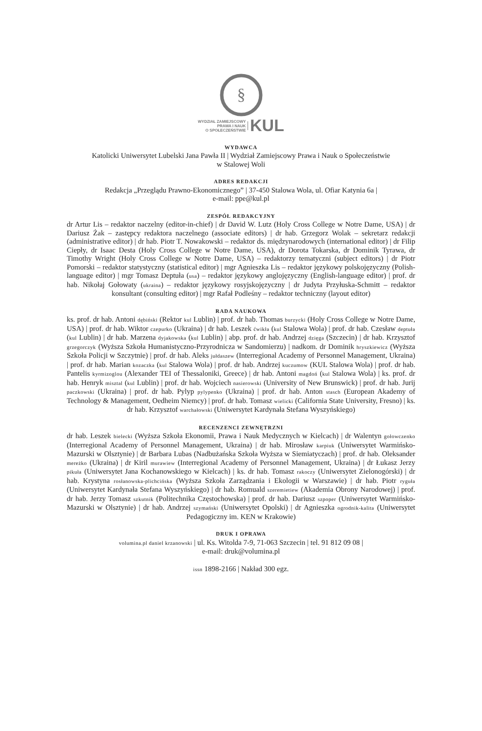§
WYDZIAŁ ZAMIEJSCOWY
PRAWA I NAUK
O SPOŁECZEŃSTWIE KUL
WYDAWCA
Katolicki Uniwersytet Lubelski Jana Pawła II | Wydział Zamiejscowy Prawa i Nauk o Społeczeństwie
w Stalowej Woli
ADRES REDAKCJI
Redakcja „Przeglądu Prawno-Ekonomicznego” | 37-450 Stalowa Wola, ul. Ofiar Katynia 6a |
e-mail: ppe@kul.pl
ZESPÓŁ REDAKCYJNY
dr Artur Lis – redaktor naczelny (editor-in-chief) | dr David W. Lutz (Holy Cross College w Notre Dame, USA) | dr Dariusz Żak – zastępcy redaktora naczelnego (associate editors) | dr hab. Grzegorz Wolak – sekretarz redakcji (administrative editor) | dr hab. Piotr T. Nowakowski – redaktor ds. międzynarodowych (international editor) | dr Filip Ciepły, dr Isaac Desta (Holy Cross College w Notre Dame, USA), dr Dorota Tokarska, dr Dominik Tyrawa, dr Timothy Wright (Holy Cross College w Notre Dame, USA) – redaktorzy tematyczni (subject editors) | dr Piotr Pomorski – redaktor statystyczny (statistical editor) | mgr Agnieszka Lis – redaktor językowy polskojęzyczny (Polish-language editor) | mgr Tomasz Deptuła (usa) – redaktor językowy anglojęzyczny (English-language editor) | prof. dr hab. Nikołaj Gołowaty (ukraina) – redaktor językowy rosyjskojęzyczny | dr Judyta Przyłuska-Schmitt – redaktor konsultant (consulting editor) | mgr Rafał Podleśny – redaktor techniczny (layout editor)
RADA NAUKOWA
ks. prof. dr hab. Antoni dębiński (Rektor kul Lublin) | prof. dr hab. Thomas burzycki (Holy Cross College w Notre Dame, USA) | prof. dr hab. Wiktor czepurko (Ukraina) | dr hab. Leszek ćwikła (kul Stalowa Wola) | prof. dr hab. Czesław deptuła (kul Lublin) | dr hab. Marzena dyjakowska (kul Lublin) | abp. prof. dr hab. Andrzej dzięga (Szczecin) | dr hab. Krzysztof grzegorczyk (Wyższa Szkoła Humanistyczno-Przyrodnicza w Sandomierzu) | nadkom. dr Dominik hryszkiewicz (Wyższa Szkoła Policji w Szczytnie) | prof. dr hab. Aleks jułdaszew (Interregional Academy of Personnel Management, Ukraina) | prof. dr hab. Marian kozaczka (kul Stalowa Wola) | prof. dr hab. Andrzej kuczumow (KUL Stalowa Wola) | prof. dr hab. Pantelis kyrmizoglou (Alexander TEI of Thessaloniki, Greece) | dr hab. Antoni magdoń (kul Stalowa Wola) | ks. prof. dr hab. Henryk misztal (kul Lublin) | prof. dr hab. Wojciech nasierowski (University of New Brunswick) | prof. dr hab. Jurij paczkowski (Ukraina) | prof. dr hab. Pylyp pylypenko (Ukraina) | prof. dr hab. Anton stasch (European Akademy of Technology & Management, Oedheim Niemcy) | prof. dr hab. Tomasz wielicki (California State University, Fresno) | ks. dr hab. Krzysztof warchałowski (Uniwersytet Kardynała Stefana Wyszyńskiego)
RECENZENCI ZEWNĘTRZNI
dr hab. Leszek bielecki (Wyższa Szkoła Ekonomii, Prawa i Nauk Medycznych w Kielcach) | dr Walentyn gołowczenko (Interregional Academy of Personnel Management, Ukraina) | dr hab. Mirosław karpiuk (Uniwersytet Warmińsko-Mazurski w Olsztynie) | dr Barbara Lubas (Nadbużańska Szkoła Wyższa w Siemiatyczach) | prof. dr hab. Oleksander mereżko (Ukraina) | dr Kiril murawiew (Interregional Academy of Personnel Management, Ukraina) | dr Łukasz Jerzy pikuła (Uniwersytet Jana Kochanowskiego w Kielcach) | ks. dr hab. Tomasz rakoczy (Uniwersytet Zielonogórski) | dr hab. Krystyna rosłanowska-plichcińska (Wyższa Szkoła Zarządzania i Ekologii w Warszawie) | dr hab. Piotr ryguła (Uniwersytet Kardynała Stefana Wyszyńskiego) | dr hab. Romuald szeremietiew (Akademia Obrony Narodowej) | prof. dr hab. Jerzy Tomasz szkutnik (Politechnika Częstochowska) | prof. dr hab. Dariusz szpoper (Uniwersytet Warmińsko-Mazurski w Olsztynie) | dr hab. Andrzej szymański (Uniwersytet Opolski) | dr Agnieszka ogrodnik-kalita (Uniwersytet Pedagogiczny im. KEN w Krakowie)
DRUK I OPRAWA
volumina.pl daniel krzanowski | ul. Ks. Witolda 7-9, 71-063 Szczecin | tel. 91 812 09 08 |
e-mail: druk@volumina.pl
issn 1898-2166 | Nakład 300 egz.